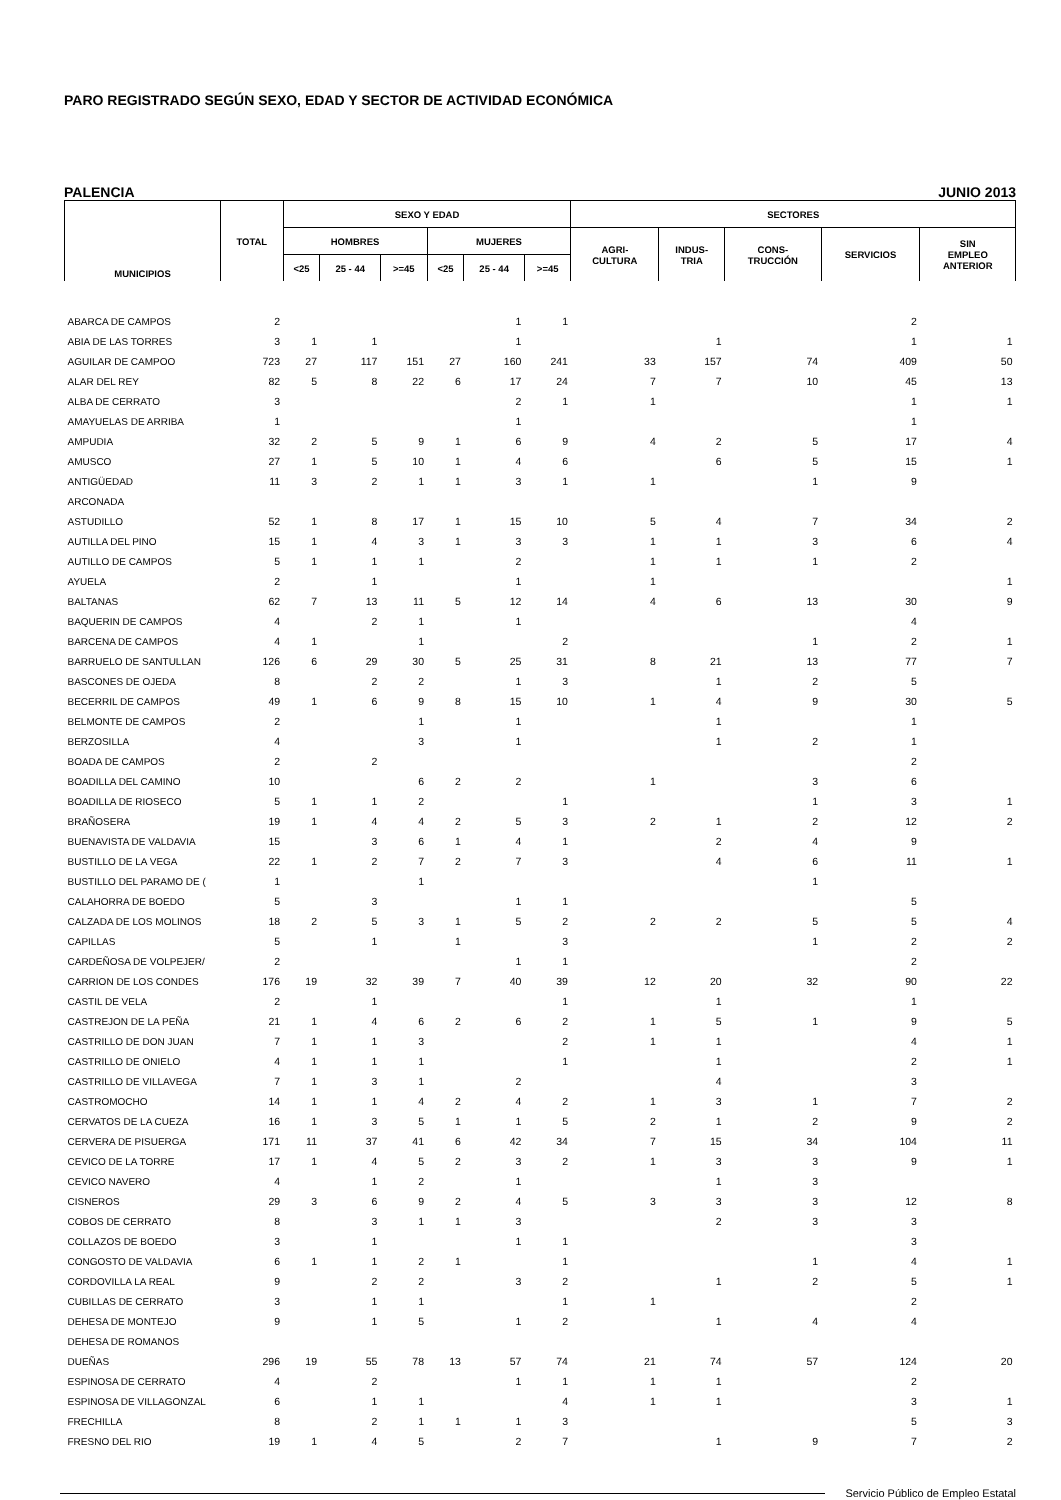PARO REGISTRADO SEGÚN SEXO, EDAD Y SECTOR DE ACTIVIDAD ECONÓMICA
PALENCIA JUNIO 2013
| MUNICIPIOS | TOTAL | SEXO Y EDAD | | | | | | SECTORES | | | | |
| --- | --- | --- | --- | --- | --- | --- | --- | --- | --- | --- | --- | --- |
| | | HOMBRES | | | MUJERES | | | AGRI- CULTURA | INDUS- TRIA | CONS- TRUCCIÓN | SERVICIOS | SIN EMPLEO ANTERIOR |
| | | <25 | 25 - 44 | >=45 | <25 | 25 - 44 | >=45 | | | | | |
| ABARCA DE CAMPOS | 2 | | | | | 1 | 1 | | | | 2 | |
| ABIA DE LAS TORRES | 3 | 1 | 1 | | | 1 | | | 1 | | 1 | 1 |
| AGUILAR DE CAMPOO | 723 | 27 | 117 | 151 | 27 | 160 | 241 | 33 | 157 | 74 | 409 | 50 |
| ALAR DEL REY | 82 | 5 | 8 | 22 | 6 | 17 | 24 | 7 | 7 | 10 | 45 | 13 |
| ALBA DE CERRATO | 3 | | | | | 2 | 1 | 1 | | | 1 | 1 |
| AMAYUELAS DE ARRIBA | 1 | | | | | 1 | | | | | 1 | |
| AMPUDIA | 32 | 2 | 5 | 9 | 1 | 6 | 9 | 4 | 2 | 5 | 17 | 4 |
| AMUSCO | 27 | 1 | 5 | 10 | 1 | 4 | 6 | | 6 | 5 | 15 | 1 |
| ANTIGÜEDAD | 11 | 3 | 2 | 1 | 1 | 3 | 1 | 1 | | 1 | 9 | |
| ARCONADA | | | | | | | | | | | | |
| ASTUDILLO | 52 | 1 | 8 | 17 | 1 | 15 | 10 | 5 | 4 | 7 | 34 | 2 |
| AUTILLA DEL PINO | 15 | 1 | 4 | 3 | 1 | 3 | 3 | 1 | 1 | 3 | 6 | 4 |
| AUTILLO DE CAMPOS | 5 | 1 | 1 | 1 | | 2 | | 1 | 1 | 1 | 2 | |
| AYUELA | 2 | | 1 | | | 1 | | 1 | | | | 1 |
| BALTANAS | 62 | 7 | 13 | 11 | 5 | 12 | 14 | 4 | 6 | 13 | 30 | 9 |
| BAQUERIN DE CAMPOS | 4 | | 2 | 1 | | 1 | | | | | 4 | |
| BARCENA DE CAMPOS | 4 | 1 | | 1 | | | 2 | | | 1 | 2 | 1 |
| BARRUELO DE SANTULLAN | 126 | 6 | 29 | 30 | 5 | 25 | 31 | 8 | 21 | 13 | 77 | 7 |
| BASCONES DE OJEDA | 8 | | 2 | 2 | | 1 | 3 | | 1 | 2 | 5 | |
| BECERRIL DE CAMPOS | 49 | 1 | 6 | 9 | 8 | 15 | 10 | 1 | 4 | 9 | 30 | 5 |
| BELMONTE DE CAMPOS | 2 | | | 1 | | 1 | | | 1 | | 1 | |
| BERZOSILLA | 4 | | | 3 | | 1 | | | 1 | 2 | 1 | |
| BOADA DE CAMPOS | 2 | | 2 | | | | | | | | 2 | |
| BOADILLA DEL CAMINO | 10 | | | 6 | 2 | 2 | | 1 | | 3 | 6 | |
| BOADILLA DE RIOSECO | 5 | 1 | 1 | 2 | | | 1 | | | 1 | 3 | 1 |
| BRAÑOSERA | 19 | 1 | 4 | 4 | 2 | 5 | 3 | 2 | 1 | 2 | 12 | 2 |
| BUENAVISTA DE VALDAVIA | 15 | | 3 | 6 | 1 | 4 | 1 | | 2 | 4 | 9 | |
| BUSTILLO DE LA VEGA | 22 | 1 | 2 | 7 | 2 | 7 | 3 | | 4 | 6 | 11 | 1 |
| BUSTILLO DEL PARAMO DE ( | 1 | | | 1 | | | | | | 1 | | |
| CALAHORRA DE BOEDO | 5 | | 3 | | | 1 | 1 | | | | 5 | |
| CALZADA DE LOS MOLINOS | 18 | 2 | 5 | 3 | 1 | 5 | 2 | 2 | 2 | 5 | 5 | 4 |
| CAPILLAS | 5 | | 1 | | 1 | | 3 | | | 1 | 2 | 2 |
| CARDEÑOSA DE VOLPEJER/ | 2 | | | | | 1 | 1 | | | | 2 | |
| CARRION DE LOS CONDES | 176 | 19 | 32 | 39 | 7 | 40 | 39 | 12 | 20 | 32 | 90 | 22 |
| CASTIL DE VELA | 2 | | 1 | | | | 1 | | 1 | | 1 | |
| CASTREJON DE LA PEÑA | 21 | 1 | 4 | 6 | 2 | 6 | 2 | 1 | 5 | 1 | 9 | 5 |
| CASTRILLO DE DON JUAN | 7 | 1 | 1 | 3 | | | 2 | 1 | 1 | | 4 | 1 |
| CASTRILLO DE ONIELO | 4 | 1 | 1 | 1 | | | 1 | | 1 | | 2 | 1 |
| CASTRILLO DE VILLAVEGA | 7 | 1 | 3 | 1 | | 2 | | | 4 | | 3 | |
| CASTROMOCHO | 14 | 1 | 1 | 4 | 2 | 4 | 2 | 1 | 3 | 1 | 7 | 2 |
| CERVATOS DE LA CUEZA | 16 | 1 | 3 | 5 | 1 | 1 | 5 | 2 | 1 | 2 | 9 | 2 |
| CERVERA DE PISUERGA | 171 | 11 | 37 | 41 | 6 | 42 | 34 | 7 | 15 | 34 | 104 | 11 |
| CEVICO DE LA TORRE | 17 | 1 | 4 | 5 | 2 | 3 | 2 | 1 | 3 | 3 | 9 | 1 |
| CEVICO NAVERO | 4 | | 1 | 2 | | 1 | | | 1 | 3 | | |
| CISNEROS | 29 | 3 | 6 | 9 | 2 | 4 | 5 | 3 | 3 | 3 | 12 | 8 |
| COBOS DE CERRATO | 8 | | 3 | 1 | 1 | 3 | | | 2 | 3 | 3 | |
| COLLAZOS DE BOEDO | 3 | | 1 | | | 1 | 1 | | | | 3 | |
| CONGOSTO DE VALDAVIA | 6 | 1 | 1 | 2 | 1 | | 1 | | | 1 | 4 | 1 |
| CORDOVILLA LA REAL | 9 | | 2 | 2 | | 3 | 2 | | 1 | 2 | 5 | 1 |
| CUBILLAS DE CERRATO | 3 | | 1 | 1 | | | 1 | 1 | | | 2 | |
| DEHESA DE MONTEJO | 9 | | 1 | 5 | | 1 | 2 | | 1 | 4 | 4 | |
| DEHESA DE ROMANOS | | | | | | | | | | | | |
| DUEÑAS | 296 | 19 | 55 | 78 | 13 | 57 | 74 | 21 | 74 | 57 | 124 | 20 |
| ESPINOSA DE CERRATO | 4 | | 2 | | | 1 | 1 | 1 | 1 | | 2 | |
| ESPINOSA DE VILLAGONZAL | 6 | | 1 | 1 | | | 4 | 1 | 1 | | 3 | 1 |
| FRECHILLA | 8 | | 2 | 1 | 1 | 1 | 3 | | | | 5 | 3 |
| FRESNO DEL RIO | 19 | 1 | 4 | 5 | | 2 | 7 | | 1 | 9 | 7 | 2 |
Servicio Público de Empleo Estatal